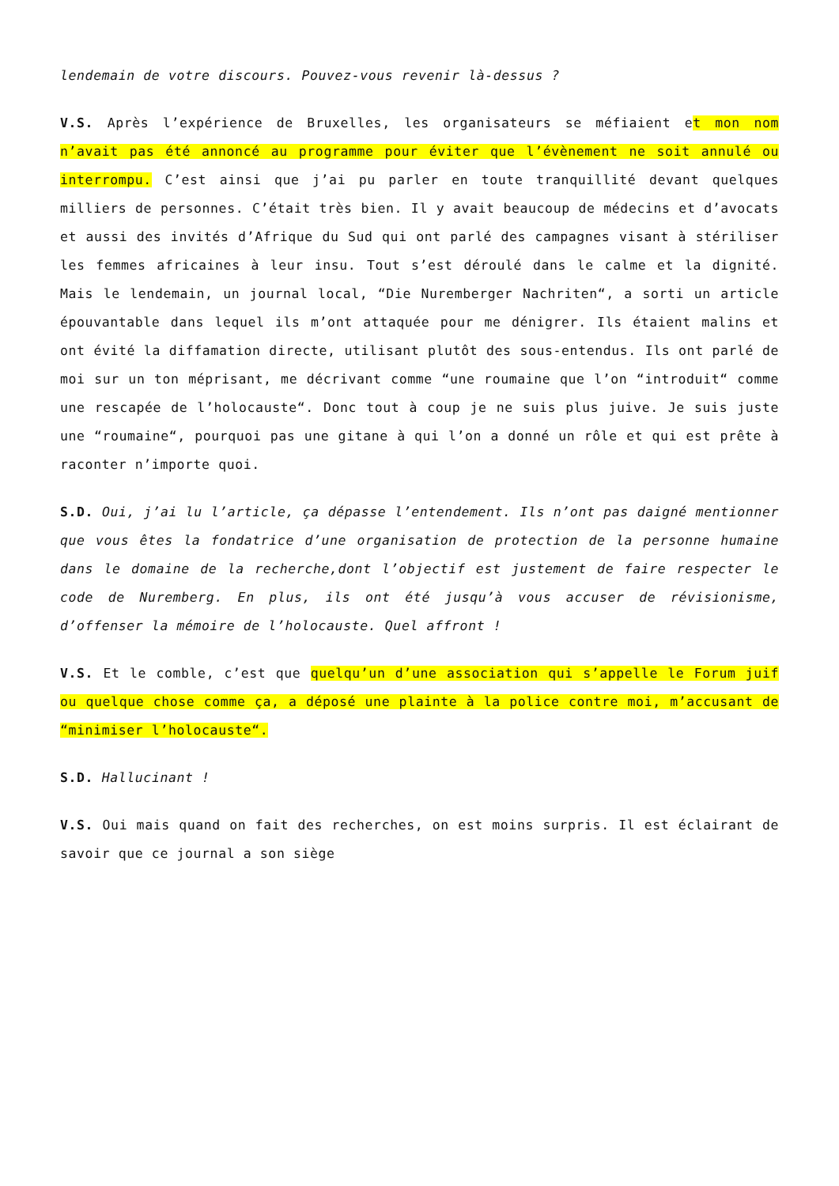lendemain de votre discours. Pouvez-vous revenir là-dessus ?
V.S. Après l’expérience de Bruxelles, les organisateurs se méfiaient et mon nom n’avait pas été annoncé au programme pour éviter que l’évènement ne soit annulé ou interrompu. C’est ainsi que j’ai pu parler en toute tranquillité devant quelques milliers de personnes. C’était très bien. Il y avait beaucoup de médecins et d’avocats et aussi des invités d’Afrique du Sud qui ont parlé des campagnes visant à stériliser les femmes africaines à leur insu. Tout s’est déroulé dans le calme et la dignité. Mais le lendemain, un journal local, “Die Nuremberger Nachriten“, a sorti un article épouvantable dans lequel ils m’ont attaquée pour me dénigrer. Ils étaient malins et ont évité la diffamation directe, utilisant plutôt des sous-entendus. Ils ont parlé de moi sur un ton méprisant, me décrivant comme “une roumaine que l’on “introduit“ comme une rescapée de l’holocauste“. Donc tout à coup je ne suis plus juive. Je suis juste une “roumaine“, pourquoi pas une gitane à qui l’on a donné un rôle et qui est prête à raconter n’importe quoi.
S.D. Oui, j’ai lu l’article, ça dépasse l’entendement. Ils n’ont pas daigné mentionner que vous êtes la fondatrice d’une organisation de protection de la personne humaine dans le domaine de la recherche,dont l’objectif est justement de faire respecter le code de Nuremberg. En plus, ils ont été jusqu’à vous accuser de révisionisme, d’offenser la mémoire de l’holocauste. Quel affront !
V.S. Et le comble, c’est que quelqu’un d’une association qui s’appelle le Forum juif ou quelque chose comme ça, a déposé une plainte à la police contre moi, m’accusant de “minimiser l’holocauste“.
S.D. Hallucinant !
V.S. Oui mais quand on fait des recherches, on est moins surpris. Il est éclairant de savoir que ce journal a son siège